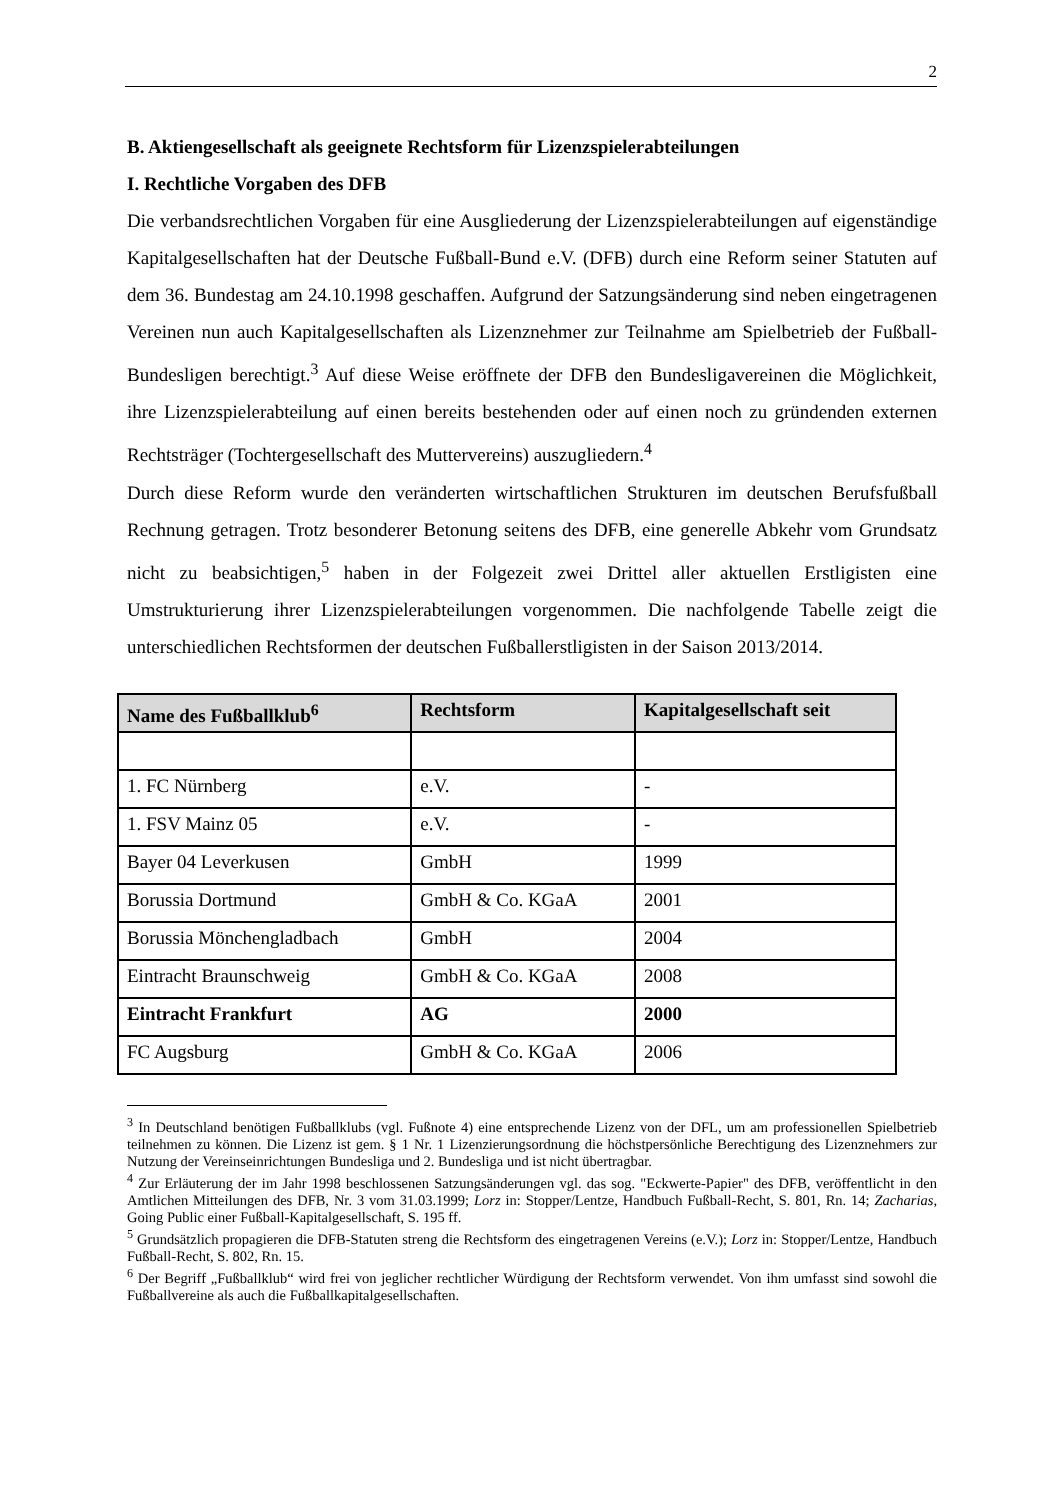2
B. Aktiengesellschaft als geeignete Rechtsform für Lizenzspielerabteilungen
I. Rechtliche Vorgaben des DFB
Die verbandsrechtlichen Vorgaben für eine Ausgliederung der Lizenzspielerabteilungen auf eigenständige Kapitalgesellschaften hat der Deutsche Fußball-Bund e.V. (DFB) durch eine Reform seiner Statuten auf dem 36. Bundestag am 24.10.1998 geschaffen. Aufgrund der Satzungsänderung sind neben eingetragenen Vereinen nun auch Kapitalgesellschaften als Lizenznehmer zur Teilnahme am Spielbetrieb der Fußball-Bundesligen berechtigt.<sup>3</sup> Auf diese Weise eröffnete der DFB den Bundesligavereinen die Möglichkeit, ihre Lizenzspielerabteilung auf einen bereits bestehenden oder auf einen noch zu gründenden externen Rechtsträger (Tochtergesellschaft des Muttervereins) auszugliedern.<sup>4</sup>
Durch diese Reform wurde den veränderten wirtschaftlichen Strukturen im deutschen Berufsfußball Rechnung getragen. Trotz besonderer Betonung seitens des DFB, eine generelle Abkehr vom Grundsatz nicht zu beabsichtigen,<sup>5</sup> haben in der Folgezeit zwei Drittel aller aktuellen Erstligisten eine Umstrukturierung ihrer Lizenzspielerabteilungen vorgenommen. Die nachfolgende Tabelle zeigt die unterschiedlichen Rechtsformen der deutschen Fußballerstligisten in der Saison 2013/2014.
| Name des Fußballklub<sup>6</sup> | Rechtsform | Kapitalgesellschaft seit |
| --- | --- | --- |
| 1. FC Nürnberg | e.V. | - |
| 1. FSV Mainz 05 | e.V. | - |
| Bayer 04 Leverkusen | GmbH | 1999 |
| Borussia Dortmund | GmbH & Co. KGaA | 2001 |
| Borussia Mönchengladbach | GmbH | 2004 |
| Eintracht Braunschweig | GmbH & Co. KGaA | 2008 |
| Eintracht Frankfurt | AG | 2000 |
| FC Augsburg | GmbH & Co. KGaA | 2006 |
<sup>3</sup> In Deutschland benötigen Fußballklubs (vgl. Fußnote 4) eine entsprechende Lizenz von der DFL, um am professionellen Spielbetrieb teilnehmen zu können. Die Lizenz ist gem. § 1 Nr. 1 Lizenzierungsordnung die höchstpersönliche Berechtigung des Lizenznehmers zur Nutzung der Vereinseinrichtungen Bundesliga und 2. Bundesliga und ist nicht übertragbar.
<sup>4</sup> Zur Erläuterung der im Jahr 1998 beschlossenen Satzungsänderungen vgl. das sog. "Eckwerte-Papier" des DFB, veröffentlicht in den Amtlichen Mitteilungen des DFB, Nr. 3 vom 31.03.1999; Lorz in: Stopper/Lentze, Handbuch Fußball-Recht, S. 801, Rn. 14; Zacharias, Going Public einer Fußball-Kapitalgesellschaft, S. 195 ff.
<sup>5</sup> Grundsätzlich propagieren die DFB-Statuten streng die Rechtsform des eingetragenen Vereins (e.V.); Lorz in: Stopper/Lentze, Handbuch Fußball-Recht, S. 802, Rn. 15.
<sup>6</sup> Der Begriff „Fußballklub“ wird frei von jeglicher rechtlicher Würdigung der Rechtsform verwendet. Von ihm umfasst sind sowohl die Fußballvereine als auch die Fußballkapitalgesellschaften.